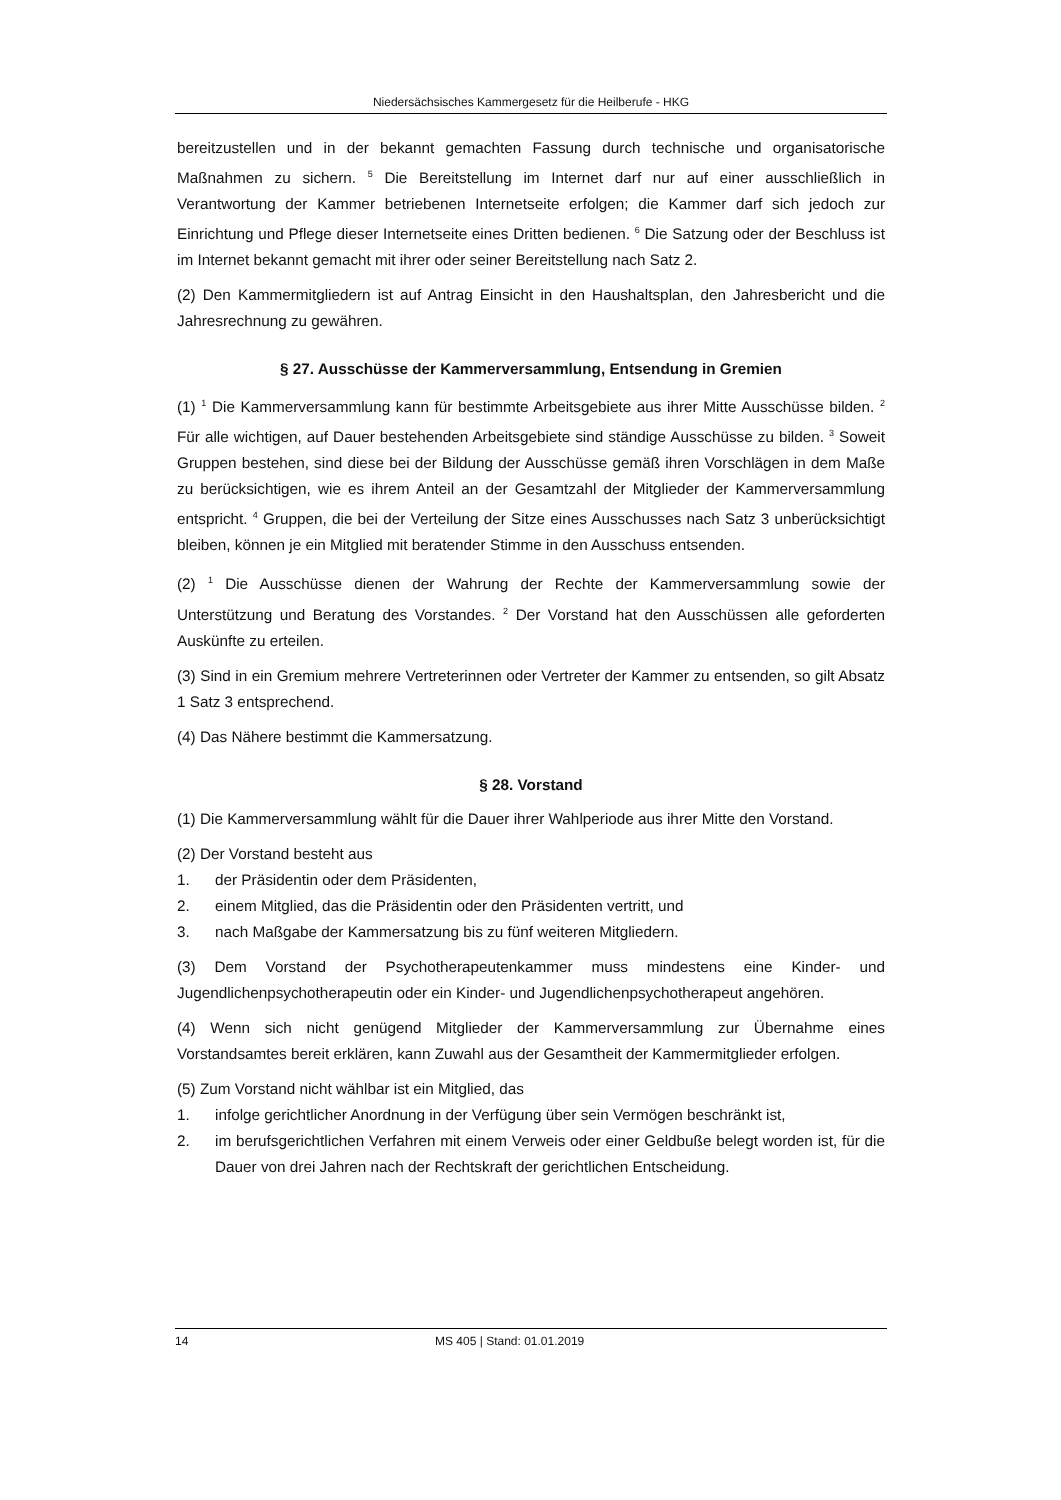Niedersächsisches Kammergesetz für die Heilberufe - HKG
bereitzustellen und in der bekannt gemachten Fassung durch technische und organisatorische Maßnahmen zu sichern. <sup>5</sup> Die Bereitstellung im Internet darf nur auf einer ausschließlich in Verantwortung der Kammer betriebenen Internetseite erfolgen; die Kammer darf sich jedoch zur Einrichtung und Pflege dieser Internetseite eines Dritten bedienen. <sup>6</sup> Die Satzung oder der Beschluss ist im Internet bekannt gemacht mit ihrer oder seiner Bereitstellung nach Satz 2.
(2) Den Kammermitgliedern ist auf Antrag Einsicht in den Haushaltsplan, den Jahresbericht und die Jahresrechnung zu gewähren.
§ 27. Ausschüsse der Kammerversammlung, Entsendung in Gremien
(1) <sup>1</sup> Die Kammerversammlung kann für bestimmte Arbeitsgebiete aus ihrer Mitte Ausschüsse bilden. <sup>2</sup> Für alle wichtigen, auf Dauer bestehenden Arbeitsgebiete sind ständige Ausschüsse zu bilden. <sup>3</sup> Soweit Gruppen bestehen, sind diese bei der Bildung der Ausschüsse gemäß ihren Vorschlägen in dem Maße zu berücksichtigen, wie es ihrem Anteil an der Gesamtzahl der Mitglieder der Kammerversammlung entspricht. <sup>4</sup> Gruppen, die bei der Verteilung der Sitze eines Ausschusses nach Satz 3 unberücksichtigt bleiben, können je ein Mitglied mit beratender Stimme in den Ausschuss entsenden.
(2) <sup>1</sup> Die Ausschüsse dienen der Wahrung der Rechte der Kammerversammlung sowie der Unterstützung und Beratung des Vorstandes. <sup>2</sup> Der Vorstand hat den Ausschüssen alle geforderten Auskünfte zu erteilen.
(3) Sind in ein Gremium mehrere Vertreterinnen oder Vertreter der Kammer zu entsenden, so gilt Absatz 1 Satz 3 entsprechend.
(4) Das Nähere bestimmt die Kammersatzung.
§ 28. Vorstand
(1) Die Kammerversammlung wählt für die Dauer ihrer Wahlperiode aus ihrer Mitte den Vorstand.
(2) Der Vorstand besteht aus
1. der Präsidentin oder dem Präsidenten,
2. einem Mitglied, das die Präsidentin oder den Präsidenten vertritt, und
3. nach Maßgabe der Kammersatzung bis zu fünf weiteren Mitgliedern.
(3) Dem Vorstand der Psychotherapeutenkammer muss mindestens eine Kinder- und Jugendlichenpsychotherapeutin oder ein Kinder- und Jugendlichenpsychotherapeut angehören.
(4) Wenn sich nicht genügend Mitglieder der Kammerversammlung zur Übernahme eines Vorstandsamtes bereit erklären, kann Zuwahl aus der Gesamtheit der Kammermitglieder erfolgen.
(5) Zum Vorstand nicht wählbar ist ein Mitglied, das
1. infolge gerichtlicher Anordnung in der Verfügung über sein Vermögen beschränkt ist,
2. im berufsgerichtlichen Verfahren mit einem Verweis oder einer Geldbuße belegt worden ist, für die Dauer von drei Jahren nach der Rechtskraft der gerichtlichen Entscheidung.
14 MS 405 | Stand: 01.01.2019